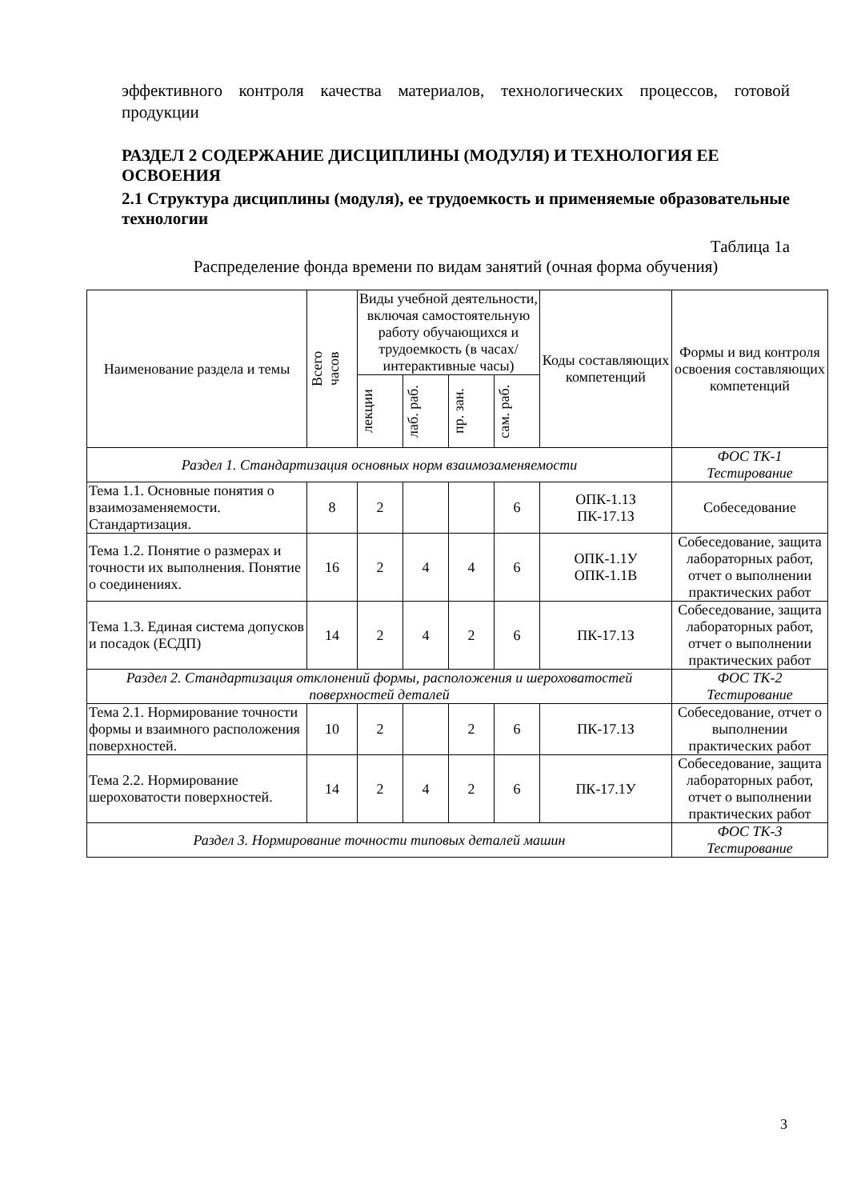эффективного контроля качества материалов, технологических процессов, готовой продукции
РАЗДЕЛ 2 СОДЕРЖАНИЕ ДИСЦИПЛИНЫ (МОДУЛЯ) И ТЕХНОЛОГИЯ ЕЕ ОСВОЕНИЯ
2.1 Структура дисциплины (модуля), ее трудоемкость и применяемые образовательные технологии
Таблица 1а
Распределение фонда времени по видам занятий (очная форма обучения)
| Наименование раздела и темы | Всего часов | Виды учебной деятельности, включая самостоятельную работу обучающихся и трудоемкость (в часах/ интерактивные часы) | | | | Коды составляющих компетенций | Формы и вид контроля освоения составляющих компетенций |
| --- | --- | --- | --- | --- | --- | --- | --- |
| | | лекции | лаб. раб. | пр. зан. | сам. раб. | | |
| Раздел 1. Стандартизация основных норм взаимозаменяемости | | | | | | | ФОС ТК-1 Тестирование |
| Тема 1.1. Основные понятия о взаимозаменяемости. Стандартизация. | 8 | 2 | | | 6 | ОПК-1.1З ПК-17.1З | Собеседование |
| Тема 1.2. Понятие о размерах и точности их выполнения. Понятие о соединениях. | 16 | 2 | 4 | 4 | 6 | ОПК-1.1У ОПК-1.1В | Собеседование, защита лабораторных работ, отчет о выполнении практических работ |
| Тема 1.3. Единая система допусков и посадок (ЕСДП) | 14 | 2 | 4 | 2 | 6 | ПК-17.1З | Собеседование, защита лабораторных работ, отчет о выполнении практических работ |
| Раздел 2. Стандартизация отклонений формы, расположения и шероховатостей поверхностей деталей | | | | | | | ФОС ТК-2 Тестирование |
| Тема 2.1. Нормирование точности формы и взаимного расположения поверхностей. | 10 | 2 | | 2 | 6 | ПК-17.1З | Собеседование, отчет о выполнении практических работ |
| Тема 2.2. Нормирование шероховатости поверхностей. | 14 | 2 | 4 | 2 | 6 | ПК-17.1У | Собеседование, защита лабораторных работ, отчет о выполнении практических работ |
| Раздел 3. Нормирование точности типовых деталей машин | | | | | | | ФОС ТК-3 Тестирование |
3